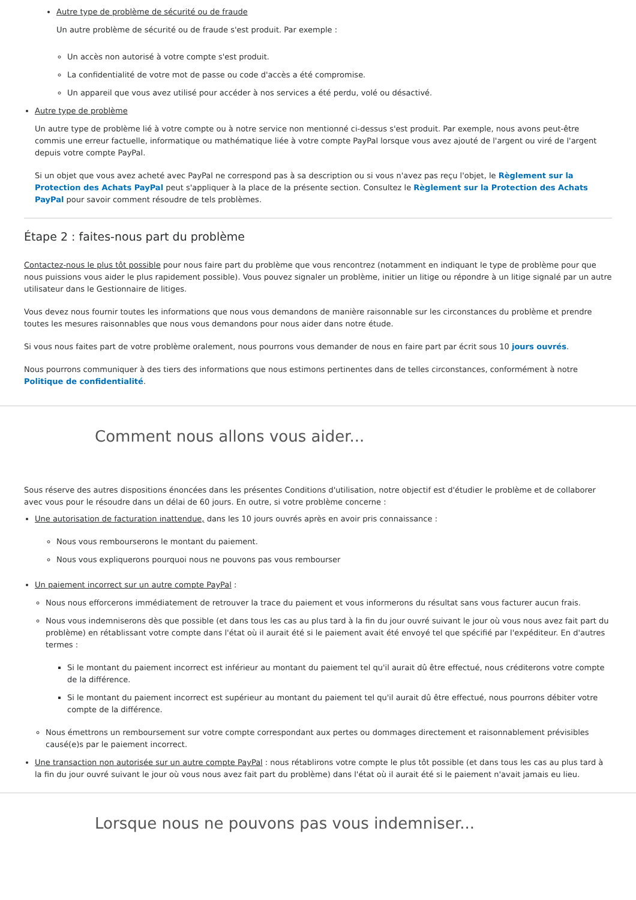Autre type de problème de sécurité ou de fraude
Un autre problème de sécurité ou de fraude s'est produit. Par exemple :
Un accès non autorisé à votre compte s'est produit.
La confidentialité de votre mot de passe ou code d'accès a été compromise.
Un appareil que vous avez utilisé pour accéder à nos services a été perdu, volé ou désactivé.
Autre type de problème
Un autre type de problème lié à votre compte ou à notre service non mentionné ci-dessus s'est produit. Par exemple, nous avons peut-être commis une erreur factuelle, informatique ou mathématique liée à votre compte PayPal lorsque vous avez ajouté de l'argent ou viré de l'argent depuis votre compte PayPal.
Si un objet que vous avez acheté avec PayPal ne correspond pas à sa description ou si vous n'avez pas reçu l'objet, le Règlement sur la Protection des Achats PayPal peut s'appliquer à la place de la présente section. Consultez le Règlement sur la Protection des Achats PayPal pour savoir comment résoudre de tels problèmes.
Étape 2 : faites-nous part du problème
Contactez-nous le plus tôt possible pour nous faire part du problème que vous rencontrez (notamment en indiquant le type de problème pour que nous puissions vous aider le plus rapidement possible). Vous pouvez signaler un problème, initier un litige ou répondre à un litige signalé par un autre utilisateur dans le Gestionnaire de litiges.
Vous devez nous fournir toutes les informations que nous vous demandons de manière raisonnable sur les circonstances du problème et prendre toutes les mesures raisonnables que nous vous demandons pour nous aider dans notre étude.
Si vous nous faites part de votre problème oralement, nous pourrons vous demander de nous en faire part par écrit sous 10 jours ouvrés.
Nous pourrons communiquer à des tiers des informations que nous estimons pertinentes dans de telles circonstances, conformément à notre Politique de confidentialité.
Comment nous allons vous aider...
Sous réserve des autres dispositions énoncées dans les présentes Conditions d'utilisation, notre objectif est d'étudier le problème et de collaborer avec vous pour le résoudre dans un délai de 60 jours. En outre, si votre problème concerne :
Une autorisation de facturation inattendue, dans les 10 jours ouvrés après en avoir pris connaissance :
Nous vous rembourserons le montant du paiement.
Nous vous expliquerons pourquoi nous ne pouvons pas vous rembourser
Un paiement incorrect sur un autre compte PayPal :
Nous nous efforcerons immédiatement de retrouver la trace du paiement et vous informerons du résultat sans vous facturer aucun frais.
Nous vous indemniserons dès que possible (et dans tous les cas au plus tard à la fin du jour ouvré suivant le jour où vous nous avez fait part du problème) en rétablissant votre compte dans l'état où il aurait été si le paiement avait été envoyé tel que spécifié par l'expéditeur. En d'autres termes :
Si le montant du paiement incorrect est inférieur au montant du paiement tel qu'il aurait dû être effectué, nous créditerons votre compte de la différence.
Si le montant du paiement incorrect est supérieur au montant du paiement tel qu'il aurait dû être effectué, nous pourrons débiter votre compte de la différence.
Nous émettrons un remboursement sur votre compte correspondant aux pertes ou dommages directement et raisonnablement prévisibles causé(e)s par le paiement incorrect.
Une transaction non autorisée sur un autre compte PayPal : nous rétablirons votre compte le plus tôt possible (et dans tous les cas au plus tard à la fin du jour ouvré suivant le jour où vous nous avez fait part du problème) dans l'état où il aurait été si le paiement n'avait jamais eu lieu.
Lorsque nous ne pouvons pas vous indemniser...